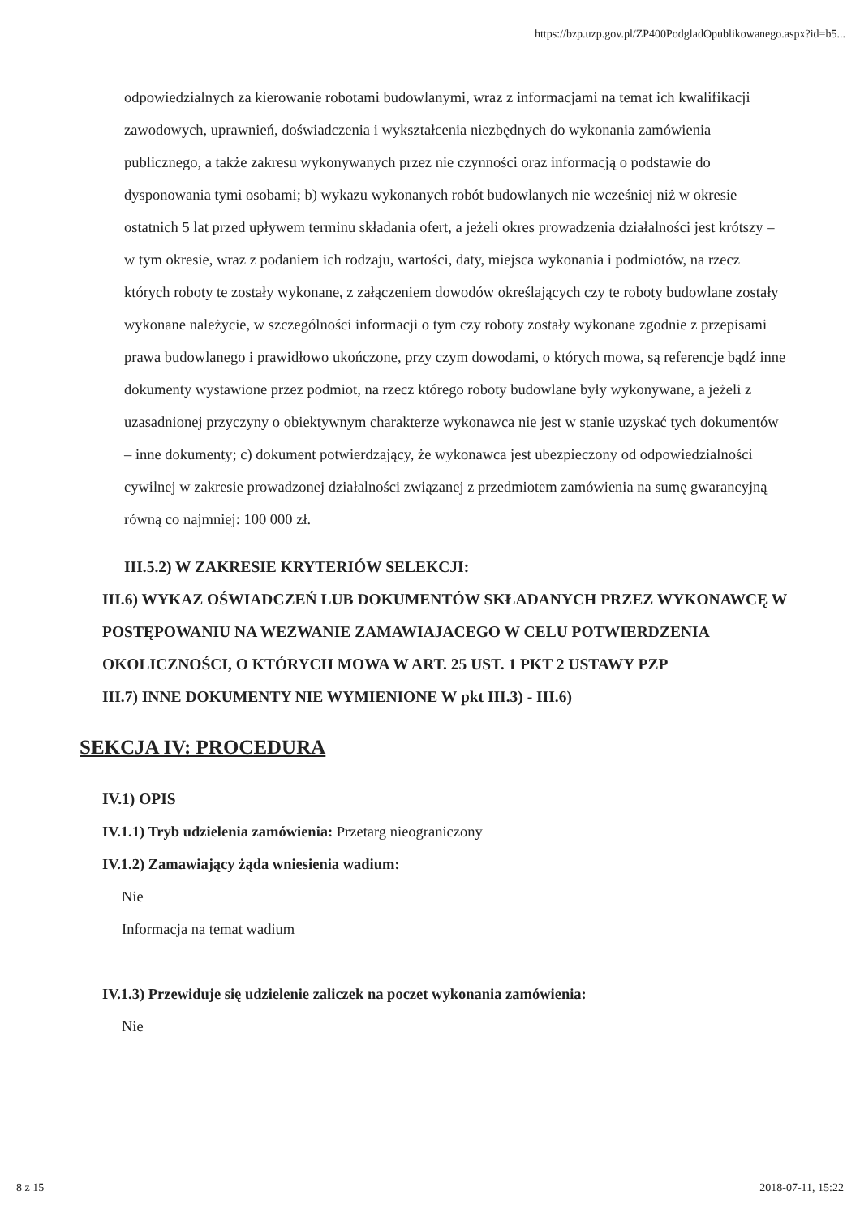https://bzp.uzp.gov.pl/ZP400PodgladOpublikowanego.aspx?id=b5...
odpowiedzialnych za kierowanie robotami budowlanymi, wraz z informacjami na temat ich kwalifikacji zawodowych, uprawnień, doświadczenia i wykształcenia niezbędnych do wykonania zamówienia publicznego, a także zakresu wykonywanych przez nie czynności oraz informacją o podstawie do dysponowania tymi osobami; b) wykazu wykonanych robót budowlanych nie wcześniej niż w okresie ostatnich 5 lat przed upływem terminu składania ofert, a jeżeli okres prowadzenia działalności jest krótszy – w tym okresie, wraz z podaniem ich rodzaju, wartości, daty, miejsca wykonania i podmiotów, na rzecz których roboty te zostały wykonane, z załączeniem dowodów określających czy te roboty budowlane zostały wykonane należycie, w szczególności informacji o tym czy roboty zostały wykonane zgodnie z przepisami prawa budowlanego i prawidłowo ukończone, przy czym dowodami, o których mowa, są referencje bądź inne dokumenty wystawione przez podmiot, na rzecz którego roboty budowlane były wykonywane, a jeżeli z uzasadnionej przyczyny o obiektywnym charakterze wykonawca nie jest w stanie uzyskać tych dokumentów – inne dokumenty; c) dokument potwierdzający, że wykonawca jest ubezpieczony od odpowiedzialności cywilnej w zakresie prowadzonej działalności związanej z przedmiotem zamówienia na sumę gwarancyjną równą co najmniej: 100 000 zł.
III.5.2) W ZAKRESIE KRYTERIÓW SELEKCJI:
III.6) WYKAZ OŚWIADCZEŃ LUB DOKUMENTÓW SKŁADANYCH PRZEZ WYKONAWCĘ W POSTĘPOWANIU NA WEZWANIE ZAMAWIAJACEGO W CELU POTWIERDZENIA OKOLICZNOŚCI, O KTÓRYCH MOWA W ART. 25 UST. 1 PKT 2 USTAWY PZP
III.7) INNE DOKUMENTY NIE WYMIENIONE W pkt III.3) - III.6)
SEKCJA IV: PROCEDURA
IV.1) OPIS
IV.1.1) Tryb udzielenia zamówienia: Przetarg nieograniczony
IV.1.2) Zamawiający żąda wniesienia wadium:
Nie
Informacja na temat wadium
IV.1.3) Przewiduje się udzielenie zaliczek na poczet wykonania zamówienia:
Nie
8 z 15 2018-07-11, 15:22